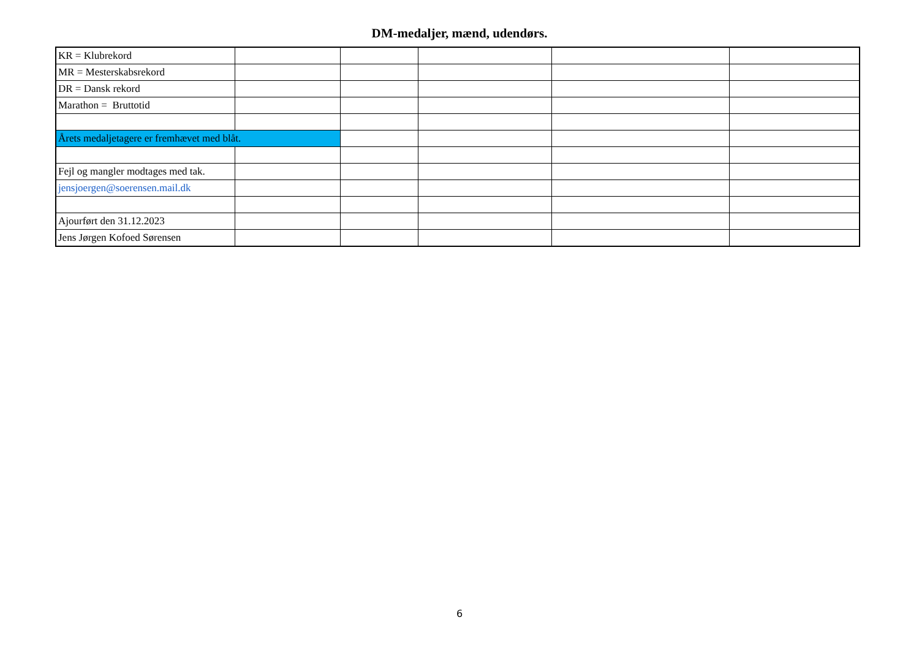DM-medaljer, mænd, udendørs.
| KR = Klubrekord | | | | | |
| MR = Mesterskabsrekord | | | | | |
| DR = Dansk rekord | | | | | |
| Marathon = Bruttotid | | | | | |
| Årets medaljetagere er fremhævet med blåt. | | | | | |
| Fejl og mangler modtages med tak. | | | | | |
| jensjoergen@soerensen.mail.dk | | | | | |
| Ajourført den 31.12.2023 | | | | | |
| Jens Jørgen Kofoed Sørensen | | | | | |
6